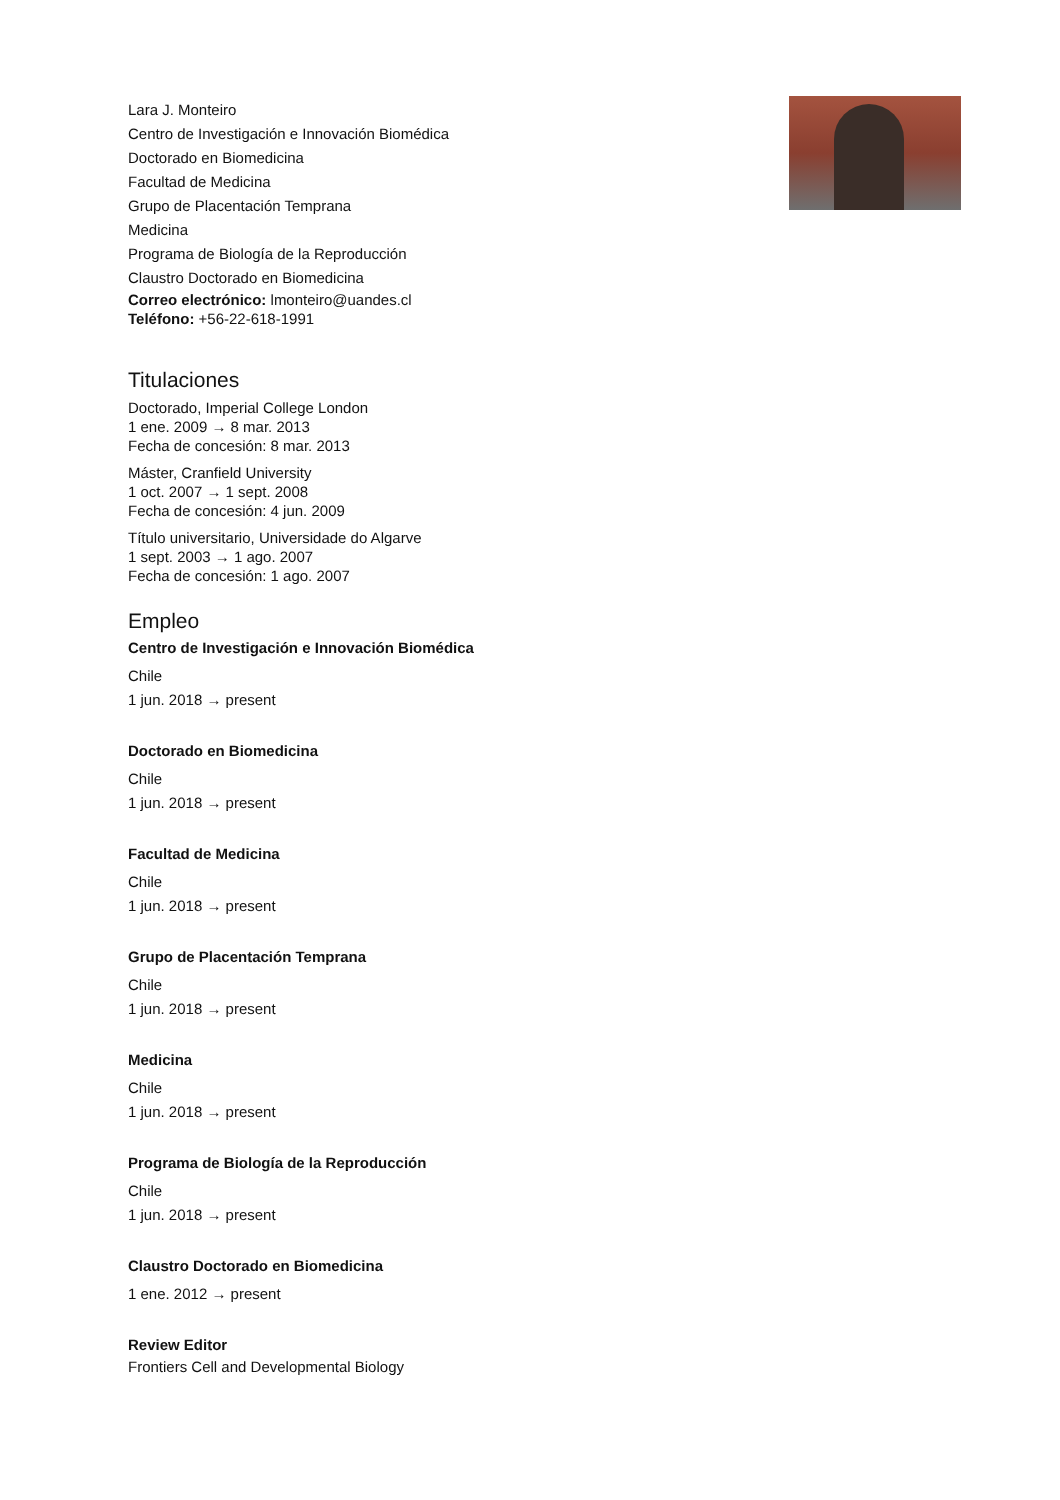Lara J. Monteiro
Centro de Investigación e Innovación Biomédica
Doctorado en Biomedicina
Facultad de Medicina
Grupo de Placentación Temprana
Medicina
Programa de Biología de la Reproducción
Claustro Doctorado en Biomedicina
Correo electrónico: lmonteiro@uandes.cl
Teléfono: +56-22-618-1991
Titulaciones
Doctorado, Imperial College London
1 ene. 2009 → 8 mar. 2013
Fecha de concesión: 8 mar. 2013
Máster, Cranfield University
1 oct. 2007 → 1 sept. 2008
Fecha de concesión: 4 jun. 2009
Título universitario, Universidade do Algarve
1 sept. 2003 → 1 ago. 2007
Fecha de concesión: 1 ago. 2007
Empleo
Centro de Investigación e Innovación Biomédica
Chile
1 jun. 2018 → present
Doctorado en Biomedicina
Chile
1 jun. 2018 → present
Facultad de Medicina
Chile
1 jun. 2018 → present
Grupo de Placentación Temprana
Chile
1 jun. 2018 → present
Medicina
Chile
1 jun. 2018 → present
Programa de Biología de la Reproducción
Chile
1 jun. 2018 → present
Claustro Doctorado en Biomedicina
1 ene. 2012 → present
Review Editor
Frontiers Cell and Developmental Biology